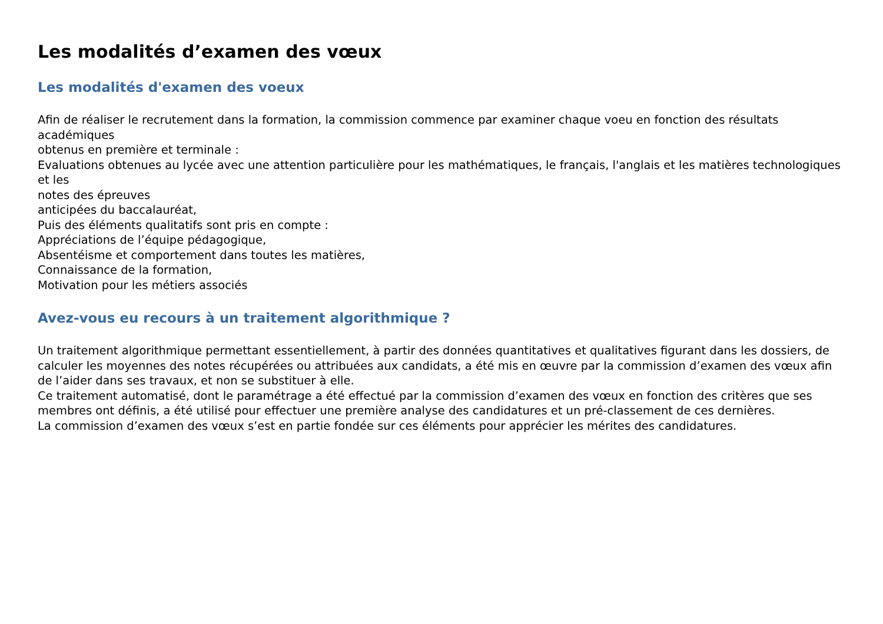Les modalités d’examen des vœux
Les modalités d'examen des voeux
Afin de réaliser le recrutement dans la formation, la commission commence par examiner chaque voeu en fonction des résultats académiques
obtenus en première et terminale :
Evaluations obtenues au lycée avec une attention particulière pour les mathématiques, le français, l'anglais et les matières technologiques et les
notes des épreuves
anticipées du baccalauréat,
Puis des éléments qualitatifs sont pris en compte :
Appréciations de l’équipe pédagogique,
Absentéisme et comportement dans toutes les matières,
Connaissance de la formation,
Motivation pour les métiers associés
Avez-vous eu recours à un traitement algorithmique ?
Un traitement algorithmique permettant essentiellement, à partir des données quantitatives et qualitatives figurant dans les dossiers, de calculer les moyennes des notes récupérées ou attribuées aux candidats, a été mis en œuvre par la commission d’examen des vœux afin de l’aider dans ses travaux, et non se substituer à elle.
Ce traitement automatisé, dont le paramétrage a été effectué par la commission d’examen des vœux en fonction des critères que ses membres ont définis, a été utilisé pour effectuer une première analyse des candidatures et un pré-classement de ces dernières.
La commission d’examen des vœux s’est en partie fondée sur ces éléments pour apprécier les mérites des candidatures.